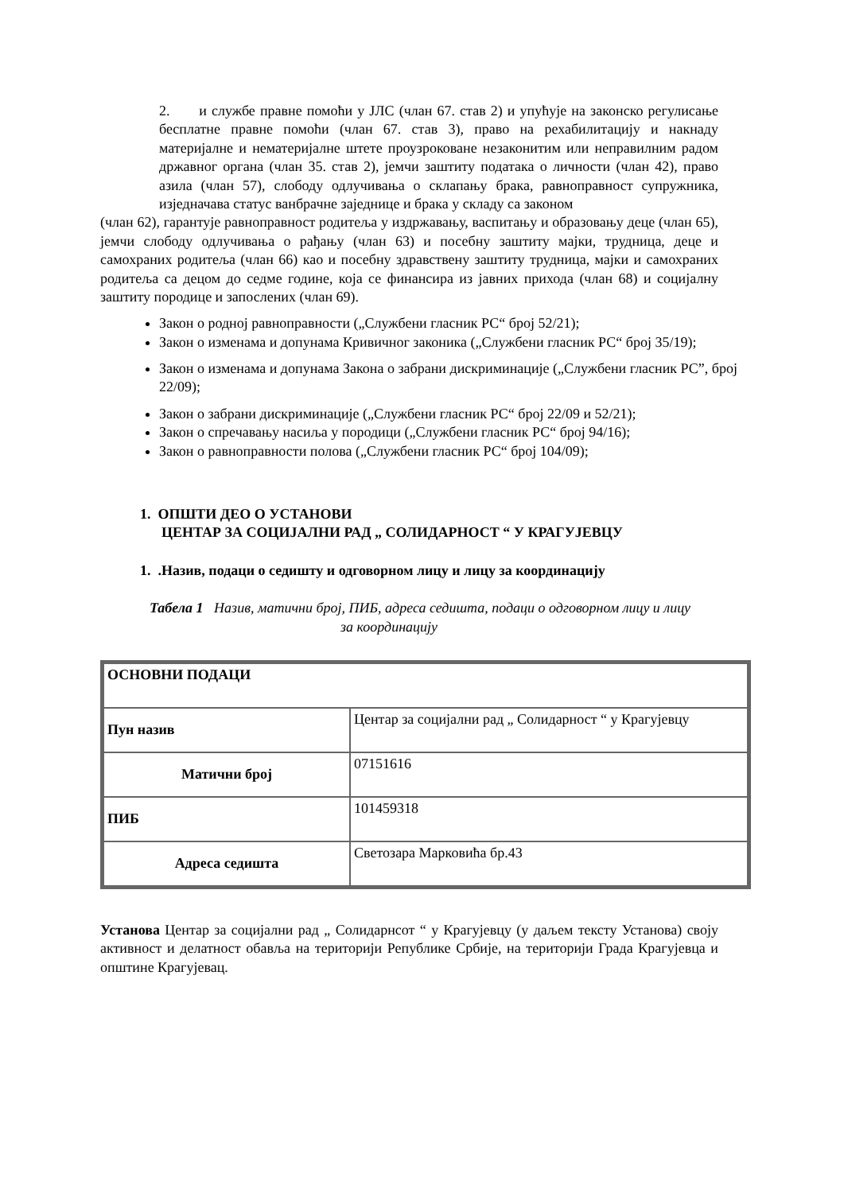2. и службе правне помоћи у ЈЛС (члан 67. став 2) и упућује на законско регулисање бесплатне правне помоћи (члан 67. став 3), право на рехабилитацију и накнаду материјалне и нематеријалне штете проузроковане незаконитим или неправилним радом државног органа (члан 35. став 2), јемчи заштиту података о личности (члан 42), право азила (члан 57), слободу одлучивања о склапању брака, равноправност супружника, изједначава статус ванбрачне заједнице и брака у складу са законом
(члан 62), гарантује равноправност родитеља у издржавању, васпитању и образовању деце (члан 65), јемчи слободу одлучивања о рађању (члан 63) и посебну заштиту мајки, трудница, деце и самохраних родитеља (члан 66) као и посебну здравствену заштиту трудница, мајки и самохраних родитеља са децом до седме године, која се финансира из јавних прихода (члан 68) и социјалну заштиту породице и запослених (члан 69).
Закон о родној равноправности („Службени гласник РС“ број 52/21);
Закон о изменама и допунама Кривичног законика („Службени гласник РС“ број 35/19);
Закон о изменама и допунама Закона о забрани дискриминације („Службени гласник РС”, број 22/09);
Закон о забрани дискриминације („Службени гласник РС“ број 22/09 и 52/21);
Закон о спречавању насиља у породици („Службени гласник РС“ број 94/16);
Закон о равноправности полова („Службени гласник РС“ број 104/09);
1. ОПШТИ ДЕО О УСТАНОВИ
ЦЕНТАР ЗА СОЦИЈАЛНИ РАД „ СОЛИДАРНОСТ “ У КРАГУЈЕВЦУ
1. .Назив, подаци о седишту и одговорном лицу и лицу за координацију
Табела 1 Назив, матични број, ПИБ, адреса седишта, подаци о одговорном лицу и лицу
за координацију
| ОСНОВНИ ПОДАЦИ | |
| Пун назив | Центар за социјални рад „ Солидарност “ у Крагујевцу |
| Матични број | 07151616 |
| ПИБ | 101459318 |
| Адреса седишта | Светозара Марковића бр.43 |
Установа Центар за социјални рад „ Солидарнсот “ у Крагујевцу (у даљем тексту Установа) своју активност и делатност обавља на територији Републике Србије, на територији Града Крагујевца и општине Крагујевац.